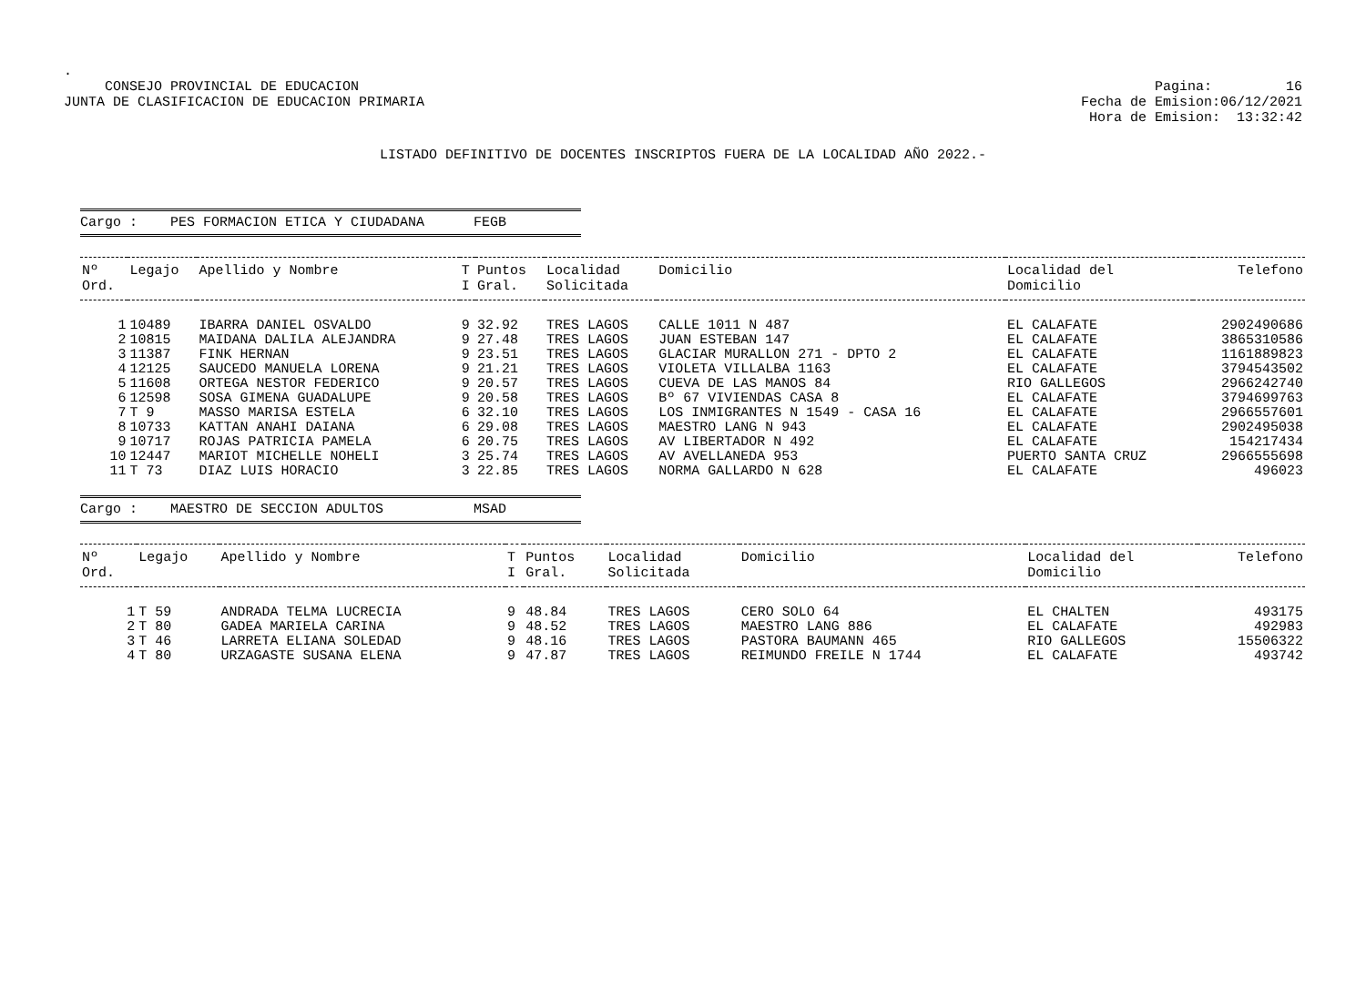.
CONSEJO PROVINCIAL DE EDUCACION
JUNTA DE CLASIFICACION DE EDUCACION PRIMARIA
Pagina: 16
Fecha de Emision:06/12/2021
Hora de Emision: 13:32:42
LISTADO DEFINITIVO DE DOCENTES INSCRIPTOS FUERA DE LA LOCALIDAD AÑO 2022.-
Cargo : PES FORMACION ETICA Y CIUDADANA FEGB
| Nº Ord. | Legajo | Apellido y Nombre | T I | Puntos Gral. | Localidad Solicitada | Domicilio | Localidad del Domicilio | Telefono |
| --- | --- | --- | --- | --- | --- | --- | --- | --- |
| 1 | 10489 | IBARRA DANIEL OSVALDO | 9 | 32.92 | TRES LAGOS | CALLE 1011 N 487 | EL CALAFATE | 2902490686 |
| 2 | 10815 | MAIDANA DALILA ALEJANDRA | 9 | 27.48 | TRES LAGOS | JUAN ESTEBAN 147 | EL CALAFATE | 3865310586 |
| 3 | 11387 | FINK HERNAN | 9 | 23.51 | TRES LAGOS | GLACIAR MURALLON 271 - DPTO 2 | EL CALAFATE | 1161889823 |
| 4 | 12125 | SAUCEDO MANUELA LORENA | 9 | 21.21 | TRES LAGOS | VIOLETA VILLALBA 1163 | EL CALAFATE | 3794543502 |
| 5 | 11608 | ORTEGA NESTOR FEDERICO | 9 | 20.57 | TRES LAGOS | CUEVA DE LAS MANOS 84 | RIO GALLEGOS | 2966242740 |
| 6 | 12598 | SOSA GIMENA GUADALUPE | 9 | 20.58 | TRES LAGOS | Bº 67 VIVIENDAS CASA 8 | EL CALAFATE | 3794699763 |
| 7 | T 9 | MASSO MARISA ESTELA | 6 | 32.10 | TRES LAGOS | LOS INMIGRANTES N 1549 - CASA 16 | EL CALAFATE | 2966557601 |
| 8 | 10733 | KATTAN ANAHI DAIANA | 6 | 29.08 | TRES LAGOS | MAESTRO LANG N 943 | EL CALAFATE | 2902495038 |
| 9 | 10717 | ROJAS PATRICIA PAMELA | 6 | 20.75 | TRES LAGOS | AV LIBERTADOR N 492 | EL CALAFATE | 154217434 |
| 10 | 12447 | MARIOT MICHELLE NOHELI | 3 | 25.74 | TRES LAGOS | AV AVELLANEDA 953 | PUERTO SANTA CRUZ | 2966555698 |
| 11 | T 73 | DIAZ LUIS HORACIO | 3 | 22.85 | TRES LAGOS | NORMA GALLARDO N 628 | EL CALAFATE | 496023 |
Cargo : MAESTRO DE SECCION ADULTOS MSAD
| Nº Ord. | Legajo | Apellido y Nombre | T I | Puntos Gral. | Localidad Solicitada | Domicilio | Localidad del Domicilio | Telefono |
| --- | --- | --- | --- | --- | --- | --- | --- | --- |
| 1 | T 59 | ANDRADA TELMA LUCRECIA | 9 | 48.84 | TRES LAGOS | CERO SOLO 64 | EL CHALTEN | 493175 |
| 2 | T 80 | GADEA MARIELA CARINA | 9 | 48.52 | TRES LAGOS | MAESTRO LANG 886 | EL CALAFATE | 492983 |
| 3 | T 46 | LARRETA ELIANA SOLEDAD | 9 | 48.16 | TRES LAGOS | PASTORA BAUMANN 465 | RIO GALLEGOS | 15506322 |
| 4 | T 80 | URZAGASTE SUSANA ELENA | 9 | 47.87 | TRES LAGOS | REIMUNDO FREILE N 1744 | EL CALAFATE | 493742 |